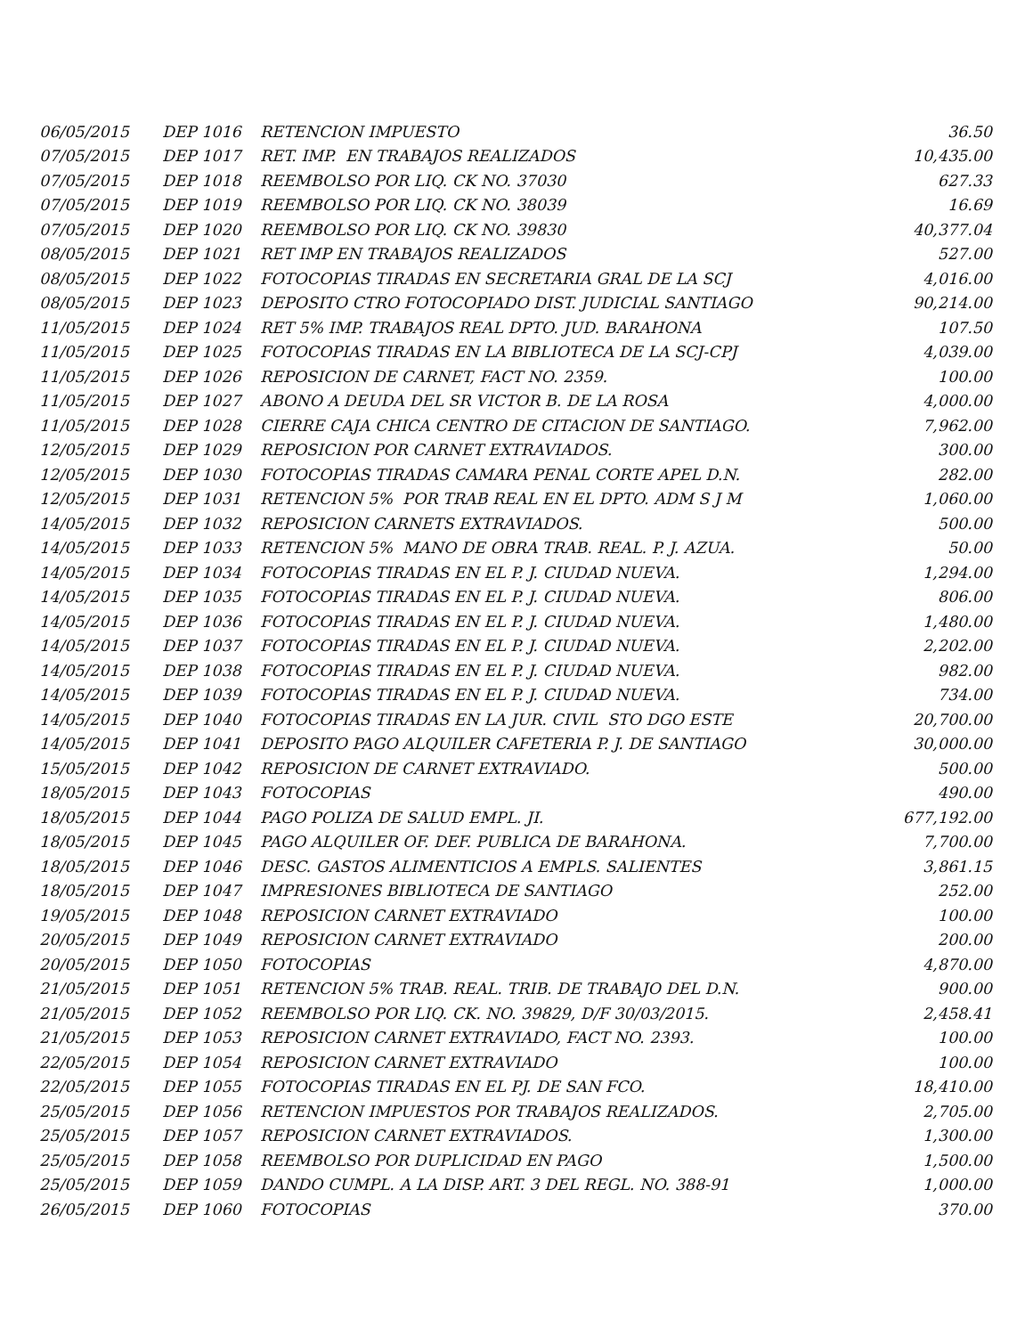| 06/05/2015 | DEP 1016 | RETENCION IMPUESTO | 36.50 |
| 07/05/2015 | DEP 1017 | RET. IMP. EN TRABAJOS REALIZADOS | 10,435.00 |
| 07/05/2015 | DEP 1018 | REEMBOLSO POR LIQ. CK NO. 37030 | 627.33 |
| 07/05/2015 | DEP 1019 | REEMBOLSO POR LIQ. CK NO. 38039 | 16.69 |
| 07/05/2015 | DEP 1020 | REEMBOLSO POR LIQ. CK NO. 39830 | 40,377.04 |
| 08/05/2015 | DEP 1021 | RET IMP EN TRABAJOS REALIZADOS | 527.00 |
| 08/05/2015 | DEP 1022 | FOTOCOPIAS TIRADAS EN SECRETARIA GRAL DE LA SCJ | 4,016.00 |
| 08/05/2015 | DEP 1023 | DEPOSITO CTRO FOTOCOPIADO DIST. JUDICIAL SANTIAGO | 90,214.00 |
| 11/05/2015 | DEP 1024 | RET 5% IMP. TRABAJOS REAL DPTO. JUD. BARAHONA | 107.50 |
| 11/05/2015 | DEP 1025 | FOTOCOPIAS TIRADAS EN LA BIBLIOTECA DE LA SCJ-CPJ | 4,039.00 |
| 11/05/2015 | DEP 1026 | REPOSICION DE CARNET, FACT NO. 2359. | 100.00 |
| 11/05/2015 | DEP 1027 | ABONO A DEUDA DEL SR VICTOR B. DE LA ROSA | 4,000.00 |
| 11/05/2015 | DEP 1028 | CIERRE CAJA CHICA CENTRO DE CITACION DE SANTIAGO. | 7,962.00 |
| 12/05/2015 | DEP 1029 | REPOSICION POR CARNET EXTRAVIADOS. | 300.00 |
| 12/05/2015 | DEP 1030 | FOTOCOPIAS TIRADAS CAMARA PENAL CORTE APEL D.N. | 282.00 |
| 12/05/2015 | DEP 1031 | RETENCION 5% POR TRAB REAL EN EL DPTO. ADM S J M | 1,060.00 |
| 14/05/2015 | DEP 1032 | REPOSICION CARNETS EXTRAVIADOS. | 500.00 |
| 14/05/2015 | DEP 1033 | RETENCION 5% MANO DE OBRA TRAB. REAL. P. J. AZUA. | 50.00 |
| 14/05/2015 | DEP 1034 | FOTOCOPIAS TIRADAS EN EL P. J. CIUDAD NUEVA. | 1,294.00 |
| 14/05/2015 | DEP 1035 | FOTOCOPIAS TIRADAS EN EL P. J. CIUDAD NUEVA. | 806.00 |
| 14/05/2015 | DEP 1036 | FOTOCOPIAS TIRADAS EN EL P. J. CIUDAD NUEVA. | 1,480.00 |
| 14/05/2015 | DEP 1037 | FOTOCOPIAS TIRADAS EN EL P. J. CIUDAD NUEVA. | 2,202.00 |
| 14/05/2015 | DEP 1038 | FOTOCOPIAS TIRADAS EN EL P. J. CIUDAD NUEVA. | 982.00 |
| 14/05/2015 | DEP 1039 | FOTOCOPIAS TIRADAS EN EL P. J. CIUDAD NUEVA. | 734.00 |
| 14/05/2015 | DEP 1040 | FOTOCOPIAS TIRADAS EN LA JUR. CIVIL STO DGO ESTE | 20,700.00 |
| 14/05/2015 | DEP 1041 | DEPOSITO PAGO ALQUILER CAFETERIA P. J. DE SANTIAGO | 30,000.00 |
| 15/05/2015 | DEP 1042 | REPOSICION DE CARNET EXTRAVIADO. | 500.00 |
| 18/05/2015 | DEP 1043 | FOTOCOPIAS | 490.00 |
| 18/05/2015 | DEP 1044 | PAGO POLIZA DE SALUD EMPL. JI. | 677,192.00 |
| 18/05/2015 | DEP 1045 | PAGO ALQUILER OF. DEF. PUBLICA DE BARAHONA. | 7,700.00 |
| 18/05/2015 | DEP 1046 | DESC. GASTOS ALIMENTICIOS A EMPLS. SALIENTES | 3,861.15 |
| 18/05/2015 | DEP 1047 | IMPRESIONES BIBLIOTECA DE SANTIAGO | 252.00 |
| 19/05/2015 | DEP 1048 | REPOSICION CARNET EXTRAVIADO | 100.00 |
| 20/05/2015 | DEP 1049 | REPOSICION CARNET EXTRAVIADO | 200.00 |
| 20/05/2015 | DEP 1050 | FOTOCOPIAS | 4,870.00 |
| 21/05/2015 | DEP 1051 | RETENCION 5% TRAB. REAL. TRIB. DE TRABAJO DEL D.N. | 900.00 |
| 21/05/2015 | DEP 1052 | REEMBOLSO POR LIQ. CK. NO. 39829, D/F 30/03/2015. | 2,458.41 |
| 21/05/2015 | DEP 1053 | REPOSICION CARNET EXTRAVIADO, FACT NO. 2393. | 100.00 |
| 22/05/2015 | DEP 1054 | REPOSICION CARNET EXTRAVIADO | 100.00 |
| 22/05/2015 | DEP 1055 | FOTOCOPIAS TIRADAS EN EL PJ. DE SAN FCO. | 18,410.00 |
| 25/05/2015 | DEP 1056 | RETENCION IMPUESTOS POR TRABAJOS REALIZADOS. | 2,705.00 |
| 25/05/2015 | DEP 1057 | REPOSICION CARNET EXTRAVIADOS. | 1,300.00 |
| 25/05/2015 | DEP 1058 | REEMBOLSO POR DUPLICIDAD EN PAGO | 1,500.00 |
| 25/05/2015 | DEP 1059 | DANDO CUMPL. A LA DISP. ART. 3 DEL REGL. NO. 388-91 | 1,000.00 |
| 26/05/2015 | DEP 1060 | FOTOCOPIAS | 370.00 |